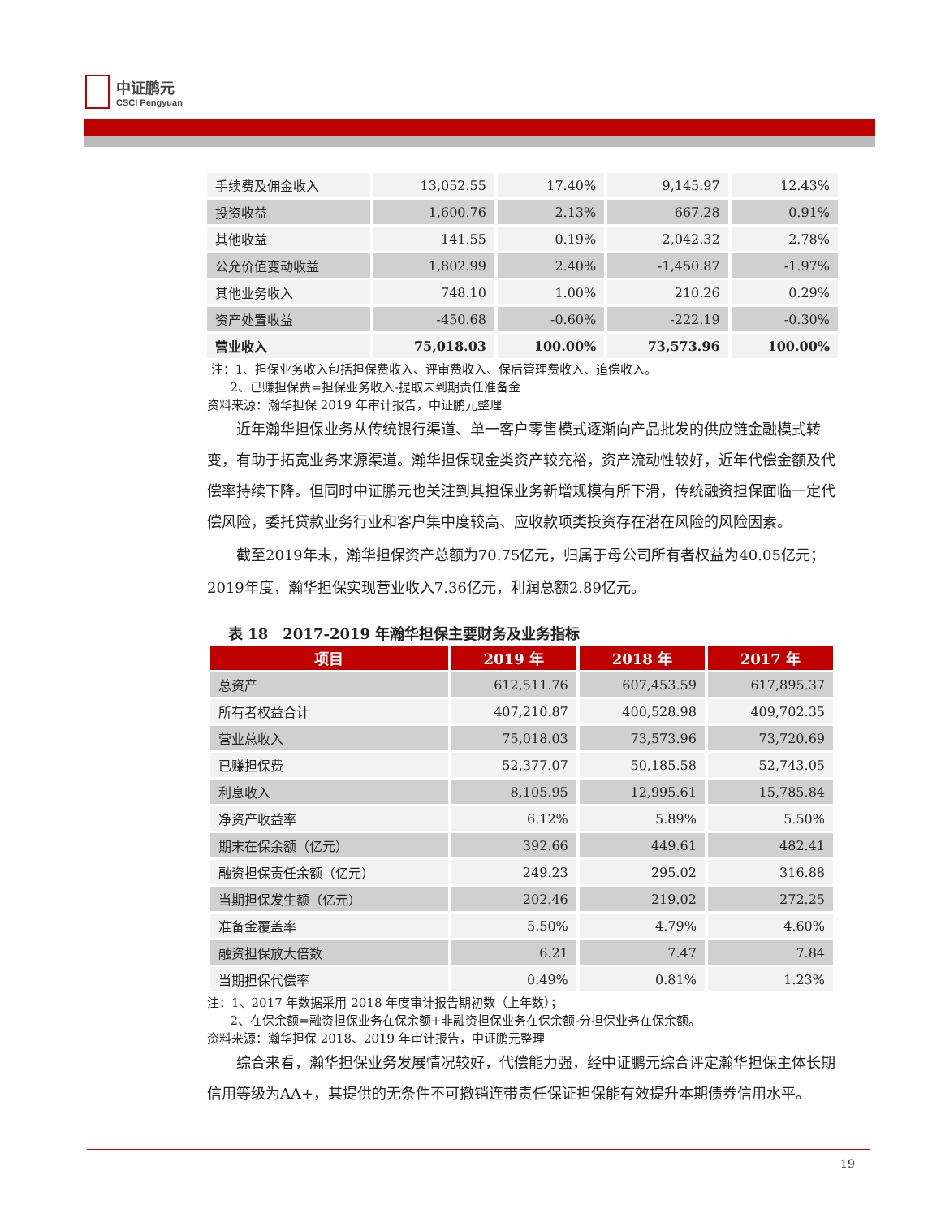中证鹏元
CSCI Pengyuan
| 手续费及佣金收入 | 13,052.55 | 17.40% | 9,145.97 | 12.43% |
| 投资收益 | 1,600.76 | 2.13% | 667.28 | 0.91% |
| 其他收益 | 141.55 | 0.19% | 2,042.32 | 2.78% |
| 公允价值变动收益 | 1,802.99 | 2.40% | -1,450.87 | -1.97% |
| 其他业务收入 | 748.10 | 1.00% | 210.26 | 0.29% |
| 资产处置收益 | -450.68 | -0.60% | -222.19 | -0.30% |
| 营业收入 | 75,018.03 | 100.00% | 73,573.96 | 100.00% |
注：1、担保业务收入包括担保费收入、评审费收入、保后管理费收入、追偿收入。
2、已赚担保费=担保业务收入-提取未到期责任准备金
资料来源：瀚华担保 2019 年审计报告，中证鹏元整理
近年瀚华担保业务从传统银行渠道、单一客户零售模式逐渐向产品批发的供应链金融模式转变，有助于拓宽业务来源渠道。瀚华担保现金类资产较充裕，资产流动性较好，近年代偿金额及代偿率持续下降。但同时中证鹏元也关注到其担保业务新增规模有所下滑，传统融资担保面临一定代偿风险，委托贷款业务行业和客户集中度较高、应收款项类投资存在潜在风险的风险因素。
截至2019年末，瀚华担保资产总额为70.75亿元，归属于母公司所有者权益为40.05亿元；2019年度，瀚华担保实现营业收入7.36亿元，利润总额2.89亿元。
表 18　2017-2019 年瀚华担保主要财务及业务指标
| 项目 | 2019 年 | 2018 年 | 2017 年 |
| --- | --- | --- | --- |
| 总资产 | 612,511.76 | 607,453.59 | 617,895.37 |
| 所有者权益合计 | 407,210.87 | 400,528.98 | 409,702.35 |
| 营业总收入 | 75,018.03 | 73,573.96 | 73,720.69 |
| 已赚担保费 | 52,377.07 | 50,185.58 | 52,743.05 |
| 利息收入 | 8,105.95 | 12,995.61 | 15,785.84 |
| 净资产收益率 | 6.12% | 5.89% | 5.50% |
| 期末在保余额（亿元） | 392.66 | 449.61 | 482.41 |
| 融资担保责任余额（亿元） | 249.23 | 295.02 | 316.88 |
| 当期担保发生额（亿元） | 202.46 | 219.02 | 272.25 |
| 准备金覆盖率 | 5.50% | 4.79% | 4.60% |
| 融资担保放大倍数 | 6.21 | 7.47 | 7.84 |
| 当期担保代偿率 | 0.49% | 0.81% | 1.23% |
注：1、2017 年数据采用 2018 年度审计报告期初数（上年数）；
2、在保余额=融资担保业务在保余额+非融资担保业务在保余额-分担保业务在保余额。
资料来源：瀚华担保 2018、2019 年审计报告，中证鹏元整理
综合来看，瀚华担保业务发展情况较好，代偿能力强，经中证鹏元综合评定瀚华担保主体长期信用等级为AA+，其提供的无条件不可撤销连带责任保证担保能有效提升本期债券信用水平。
19